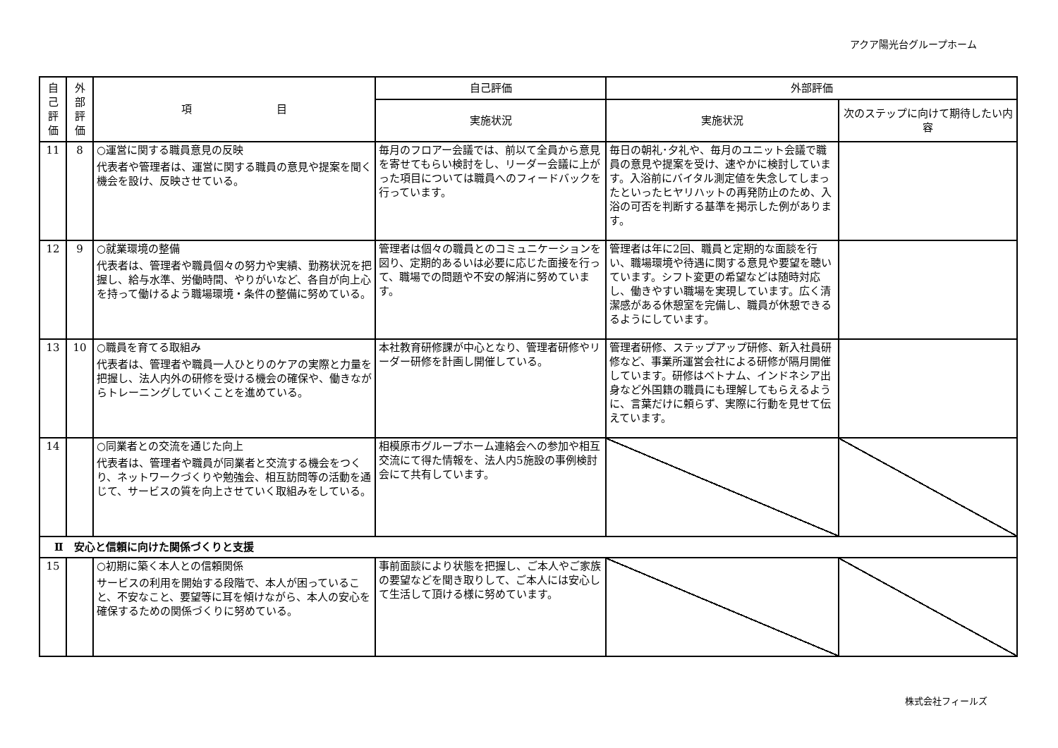アクア陽光台グループホーム
| 自己評価 | 外部評価 | 項 目 | 自己評価 | 外部評価 | |
| --- | --- | --- | --- | --- | --- |
| | | | 実施状況 | 実施状況 | 次のステップに向けて期待したい内容 |
| 11 | 8 | ○運営に関する職員意見の反映 代表者や管理者は、運営に関する職員の意見や提案を聞く機会を設け、反映させている。 | 毎月のフロアー会議では、前以て全員から意見を寄せてもらい検討をし、リーダー会議に上がった項目については職員へのフィードバックを行っています。 | 毎日の朝礼･夕礼や、毎月のユニット会議で職員の意見や提案を受け、速やかに検討しています。入浴前にバイタル測定値を失念してしまったといったヒヤリハットの再発防止のため、入浴の可否を判断する基準を掲示した例があります。 | |
| 12 | 9 | ○就業環境の整備 代表者は、管理者や職員個々の努力や実績、勤務状況を把握し、給与水準、労働時間、やりがいなど、各自が向上心を持って働けるよう職場環境・条件の整備に努めている。 | 管理者は個々の職員とのコミュニケーションを図り、定期的あるいは必要に応じた面接を行って、職場での問題や不安の解消に努めています。 | 管理者は年に2回、職員と定期的な面談を行い、職場環境や待遇に関する意見や要望を聴いています。シフト変更の希望などは随時対応し、働きやすい職場を実現しています。広く清潔感がある休憩室を完備し、職員が休憩できるるようにしています。 | |
| 13 | 10 | ○職員を育てる取組み 代表者は、管理者や職員一人ひとりのケアの実際と力量を把握し、法人内外の研修を受ける機会の確保や、働きながらトレーニングしていくことを進めている。 | 本社教育研修課が中心となり、管理者研修やリーダー研修を計画し開催している。 | 管理者研修、ステップアップ研修、新入社員研修など、事業所運営会社による研修が隔月開催しています。研修はベトナム、インドネシア出身など外国籍の職員にも理解してもらえるように、言葉だけに頼らず、実際に行動を見せて伝えています。 | |
| 14 | | ○同業者との交流を通じた向上 代表者は、管理者や職員が同業者と交流する機会をつくり、ネットワークづくりや勉強会、相互訪問等の活動を通じて、サービスの質を向上させていく取組みをしている。 | 相模原市グループホーム連絡会への参加や相互交流にて得た情報を、法人内5施設の事例検討会にて共有しています。 | | |
| Ⅱ 安心と信頼に向けた関係づくりと支援 | | | | | |
| 15 | | ○初期に築く本人との信頼関係 サービスの利用を開始する段階で、本人が困っていること、不安なこと、要望等に耳を傾けながら、本人の安心を確保するための関係づくりに努めている。 | 事前面談により状態を把握し、ご本人やご家族の要望などを聞き取りして、ご本人には安心して生活して頂ける様に努めています。 | | |
株式会社フィールズ